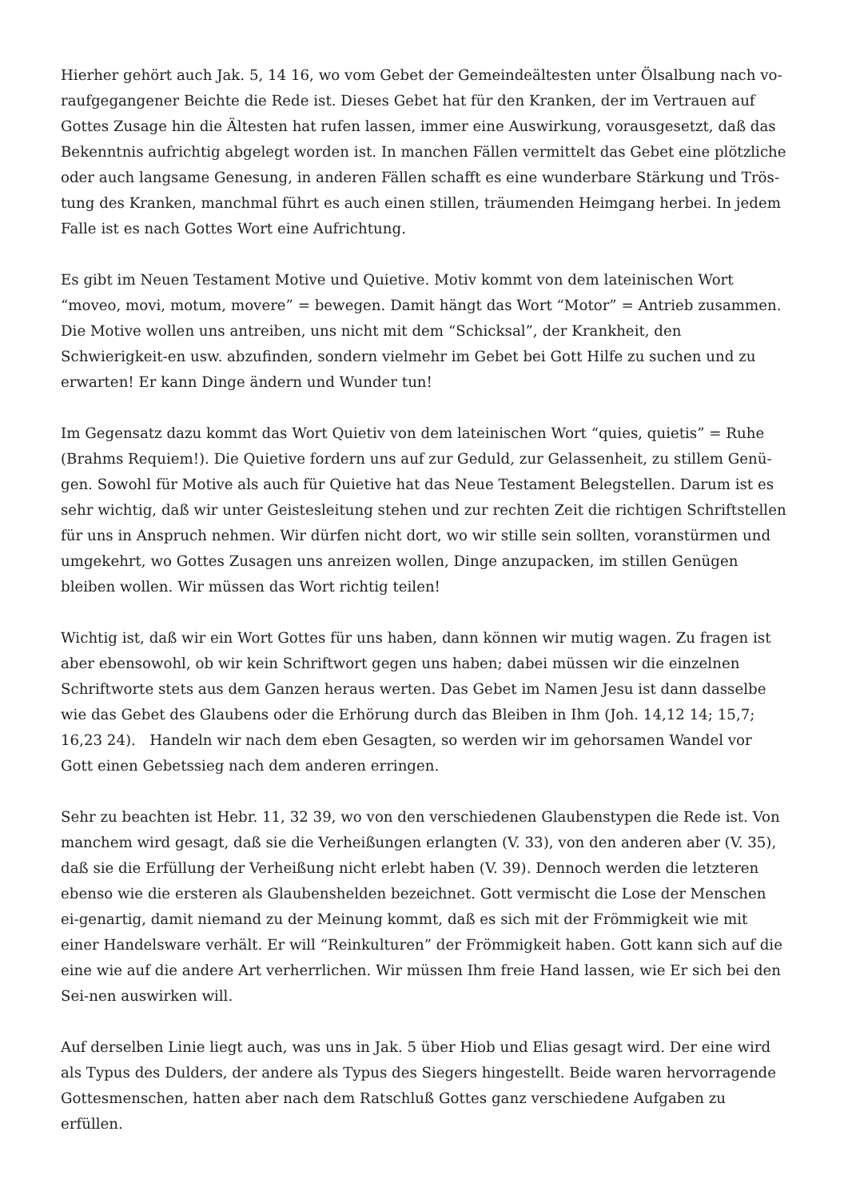Hierher gehört auch Jak. 5, 14 16, wo vom Gebet der Gemeindeältesten unter Ölsalbung nach vo-raufgegangener Beichte die Rede ist. Dieses Gebet hat für den Kranken, der im Vertrauen auf Gottes Zusage hin die Ältesten hat rufen lassen, immer eine Auswirkung, vorausgesetzt, daß das Bekenntnis aufrichtig abgelegt worden ist. In manchen Fällen vermittelt das Gebet eine plötzliche oder auch langsame Genesung, in anderen Fällen schafft es eine wunderbare Stärkung und Trös-tung des Kranken, manchmal führt es auch einen stillen, träumenden Heimgang herbei. In jedem Falle ist es nach Gottes Wort eine Aufrichtung.
Es gibt im Neuen Testament Motive und Quietive. Motiv kommt von dem lateinischen Wort “moveo, movi, motum, movere” = bewegen. Damit hängt das Wort “Motor” = Antrieb zusammen. Die Motive wollen uns antreiben, uns nicht mit dem “Schicksal”, der Krankheit, den Schwierigkeit-en usw. abzufinden, sondern vielmehr im Gebet bei Gott Hilfe zu suchen und zu erwarten! Er kann Dinge ändern und Wunder tun!
Im Gegensatz dazu kommt das Wort Quietiv von dem lateinischen Wort “quies, quietis” = Ruhe (Brahms Requiem!). Die Quietive fordern uns auf zur Geduld, zur Gelassenheit, zu stillem Genü-gen. Sowohl für Motive als auch für Quietive hat das Neue Testament Belegstellen. Darum ist es sehr wichtig, daß wir unter Geistesleitung stehen und zur rechten Zeit die richtigen Schriftstellen für uns in Anspruch nehmen. Wir dürfen nicht dort, wo wir stille sein sollten, voranstürmen und umgekehrt, wo Gottes Zusagen uns anreizen wollen, Dinge anzupacken, im stillen Genügen bleiben wollen. Wir müssen das Wort richtig teilen!
Wichtig ist, daß wir ein Wort Gottes für uns haben, dann können wir mutig wagen. Zu fragen ist aber ebensowohl, ob wir kein Schriftwort gegen uns haben; dabei müssen wir die einzelnen Schriftworte stets aus dem Ganzen heraus werten. Das Gebet im Namen Jesu ist dann dasselbe wie das Gebet des Glaubens oder die Erhörung durch das Bleiben in Ihm (Joh. 14,12 14; 15,7; 16,23 24). Handeln wir nach dem eben Gesagten, so werden wir im gehorsamen Wandel vor Gott einen Gebetssieg nach dem anderen erringen.
Sehr zu beachten ist Hebr. 11, 32 39, wo von den verschiedenen Glaubenstypen die Rede ist. Von manchem wird gesagt, daß sie die Verheißungen erlangten (V. 33), von den anderen aber (V. 35), daß sie die Erfüllung der Verheißung nicht erlebt haben (V. 39). Dennoch werden die letzteren ebenso wie die ersteren als Glaubenshelden bezeichnet. Gott vermischt die Lose der Menschen ei-genartig, damit niemand zu der Meinung kommt, daß es sich mit der Frömmigkeit wie mit einer Handelsware verhält. Er will “Reinkulturen” der Frömmigkeit haben. Gott kann sich auf die eine wie auf die andere Art verherrlichen. Wir müssen Ihm freie Hand lassen, wie Er sich bei den Sei-nen auswirken will.
Auf derselben Linie liegt auch, was uns in Jak. 5 über Hiob und Elias gesagt wird. Der eine wird als Typus des Dulders, der andere als Typus des Siegers hingestellt. Beide waren hervorragende Gottesmenschen, hatten aber nach dem Ratschluß Gottes ganz verschiedene Aufgaben zu erfüllen.